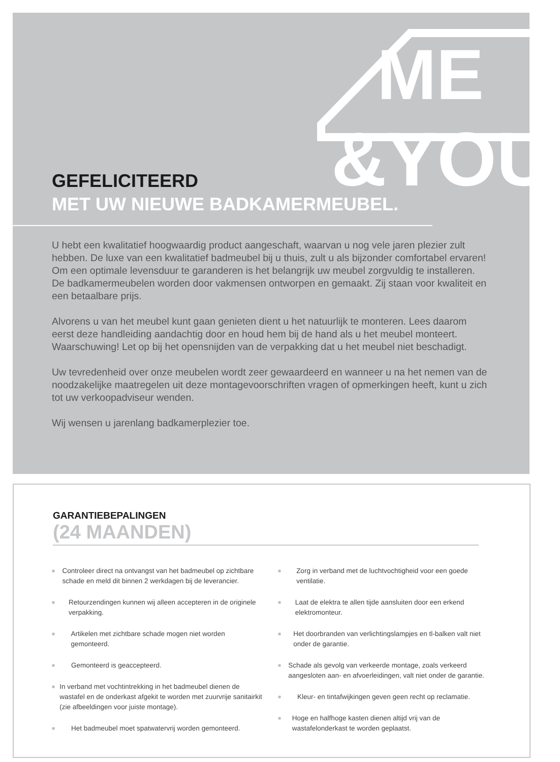ME
&YOU
GEFELICITEERD
MET UW NIEUWE BADKAMERMEUBEL.
U hebt een kwalitatief hoogwaardig product aangeschaft, waarvan u nog vele jaren plezier zult hebben. De luxe van een kwalitatief badmeubel bij u thuis, zult u als bijzonder comfortabel ervaren! Om een optimale levensduur te garanderen is het belangrijk uw meubel zorgvuldig te installeren. De badkamermeubelen worden door vakmensen ontworpen en gemaakt. Zij staan voor kwaliteit en een betaalbare prijs.
Alvorens u van het meubel kunt gaan genieten dient u het natuurlijk te monteren. Lees daarom eerst deze handleiding aandachtig door en houd hem bij de hand als u het meubel monteert. Waarschuwing! Let op bij het opensnijden van de verpakking dat u het meubel niet beschadigt.
Uw tevredenheid over onze meubelen wordt zeer gewaardeerd en wanneer u na het nemen van de noodzakelijke maatregelen uit deze montagevoorschriften vragen of opmerkingen heeft, kunt u zich tot uw verkoopadviseur wenden.
Wij wensen u jarenlang badkamerplezier toe.
GARANTIEBEPALINGEN
(24 MAANDEN)
■ Controleer direct na ontvangst van het badmeubel op zichtbare schade en meld dit binnen 2 werkdagen bij de leverancier.
■ Retourzendingen kunnen wij alleen accepteren in de originele verpakking.
■ Artikelen met zichtbare schade mogen niet worden gemonteerd.
■ Gemonteerd is geaccepteerd.
■ In verband met vochtintrekking in het badmeubel dienen de wastafel en de onderkast afgekit te worden met zuurvrije sanitairkit (zie afbeeldingen voor juiste montage).
■ Het badmeubel moet spatwatervrij worden gemonteerd.
■ Zorg in verband met de luchtvochtigheid voor een goede ventilatie.
■ Laat de elektra te allen tijde aansluiten door een erkend elektromonteur.
■ Het doorbranden van verlichtingslampjes en tl-balken valt niet onder de garantie.
■ Schade als gevolg van verkeerde montage, zoals verkeerd aangesloten aan- en afvoerleidingen, valt niet onder de garantie.
■ Kleur- en tintafwijkingen geven geen recht op reclamatie.
■ Hoge en halfhoge kasten dienen altijd vrij van de wastafelonderkast te worden geplaatst.